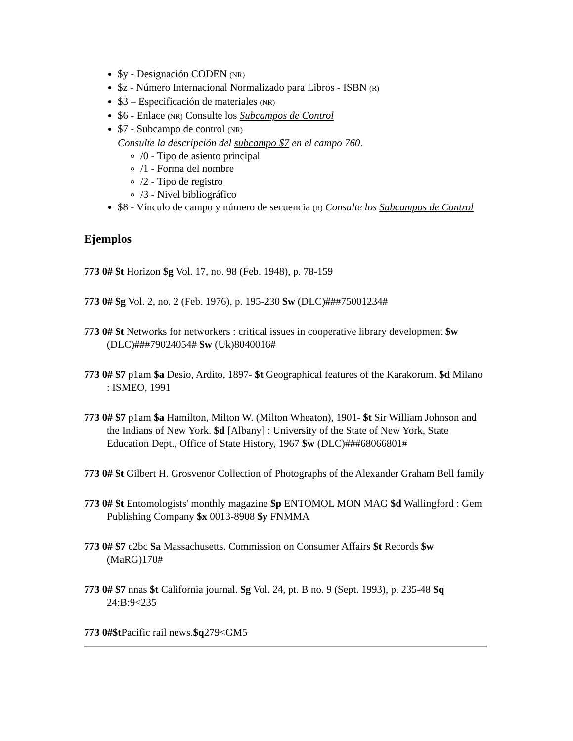$y - Designación CODEN (NR)
$z - Número Internacional Normalizado para Libros - ISBN (R)
$3 – Especificación de materiales (NR)
$6 - Enlace (NR) Consulte los Subcampos de Control
$7 - Subcampo de control (NR)
Consulte la descripción del subcampo $7 en el campo 760.
/0 - Tipo de asiento principal
/1 - Forma del nombre
/2 - Tipo de registro
/3 - Nivel bibliográfico
$8 - Vínculo de campo y número de secuencia (R) Consulte los Subcampos de Control
Ejemplos
773 0# $t Horizon $g Vol. 17, no. 98 (Feb. 1948), p. 78-159
773 0# $g Vol. 2, no. 2 (Feb. 1976), p. 195-230 $w (DLC)###75001234#
773 0# $t Networks for networkers : critical issues in cooperative library development $w (DLC)###79024054# $w (Uk)8040016#
773 0# $7 p1am $a Desio, Ardito, 1897- $t Geographical features of the Karakorum. $d Milano : ISMEO, 1991
773 0# $7 p1am $a Hamilton, Milton W. (Milton Wheaton), 1901- $t Sir William Johnson and the Indians of New York. $d [Albany] : University of the State of New York, State Education Dept., Office of State History, 1967 $w (DLC)###68066801#
773 0# $t Gilbert H. Grosvenor Collection of Photographs of the Alexander Graham Bell family
773 0# $t Entomologists' monthly magazine $p ENTOMOL MON MAG $d Wallingford : Gem Publishing Company $x 0013-8908 $y FNMMA
773 0# $7 c2bc $a Massachusetts. Commission on Consumer Affairs $t Records $w (MaRG)170#
773 0# $7 nnas $t California journal. $g Vol. 24, pt. B no. 9 (Sept. 1993), p. 235-48 $q 24:B:9<235
773 0#$t Pacific rail news.$q279<GM5